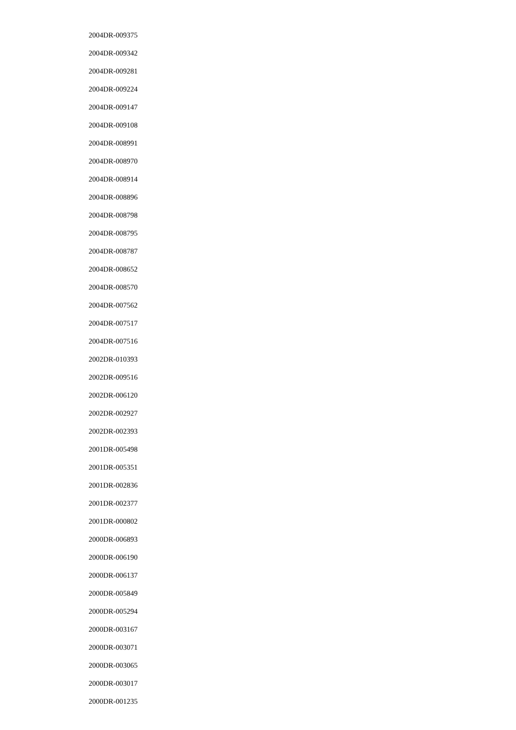2004DR-009375
2004DR-009342
2004DR-009281
2004DR-009224
2004DR-009147
2004DR-009108
2004DR-008991
2004DR-008970
2004DR-008914
2004DR-008896
2004DR-008798
2004DR-008795
2004DR-008787
2004DR-008652
2004DR-008570
2004DR-007562
2004DR-007517
2004DR-007516
2002DR-010393
2002DR-009516
2002DR-006120
2002DR-002927
2002DR-002393
2001DR-005498
2001DR-005351
2001DR-002836
2001DR-002377
2001DR-000802
2000DR-006893
2000DR-006190
2000DR-006137
2000DR-005849
2000DR-005294
2000DR-003167
2000DR-003071
2000DR-003065
2000DR-003017
2000DR-001235